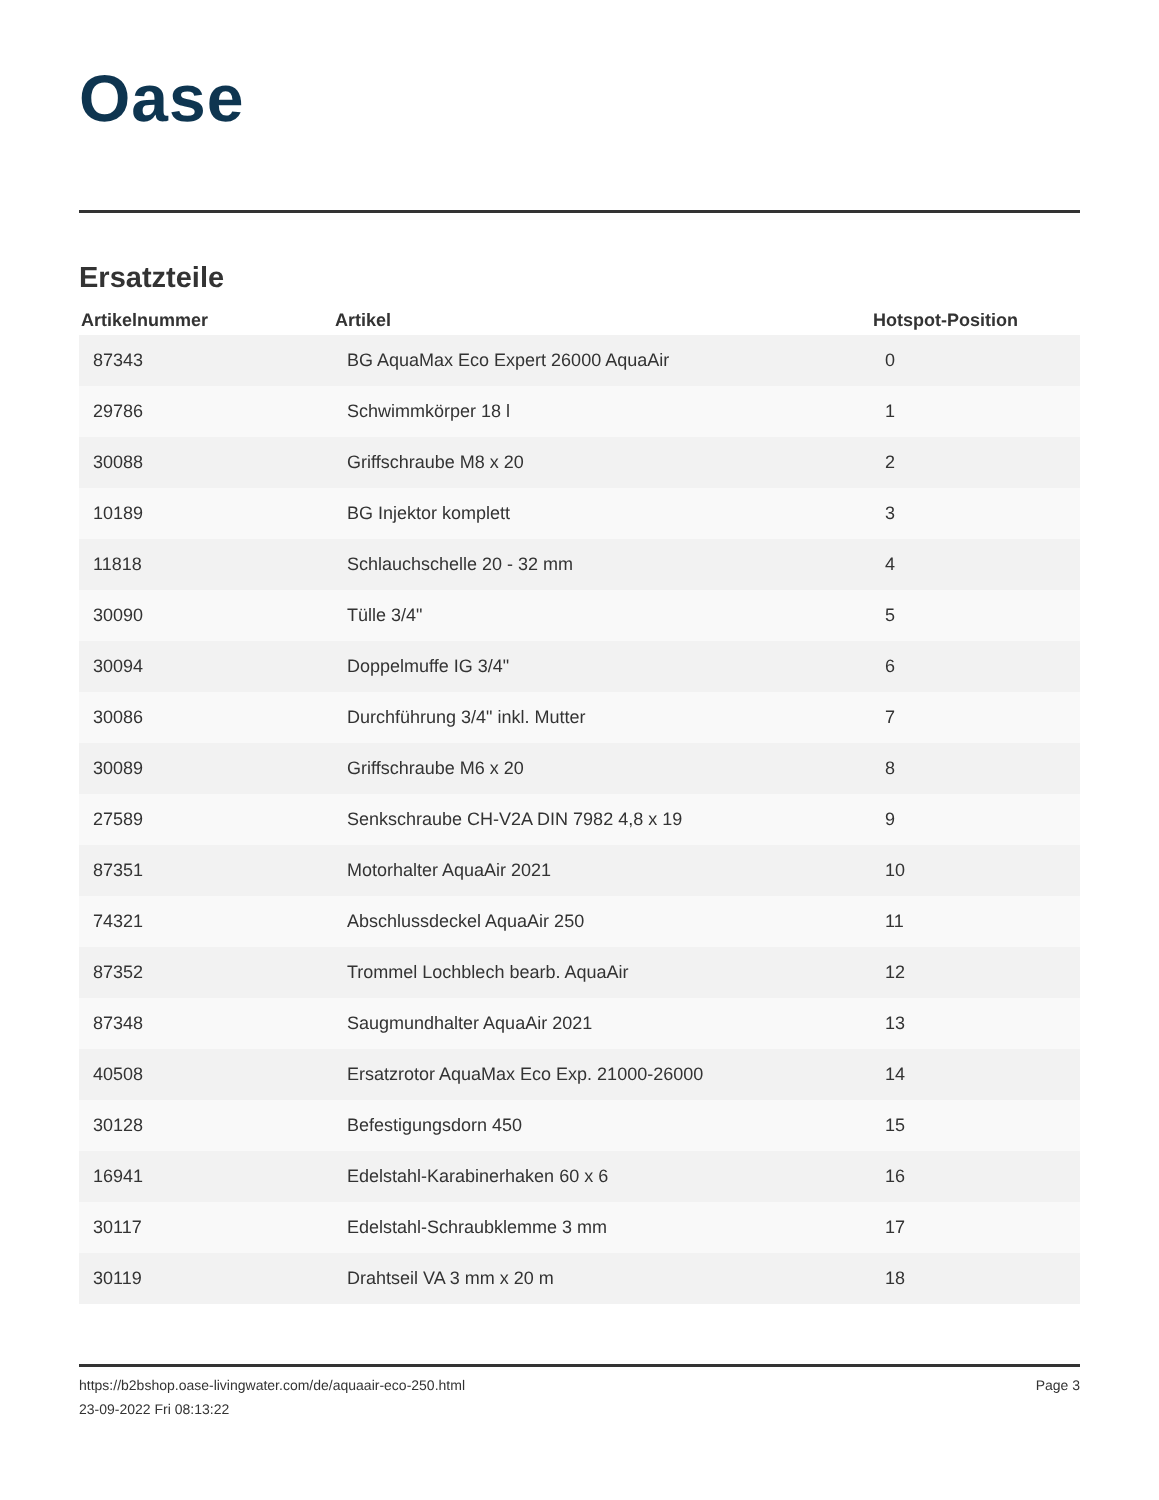Oase
Ersatzteile
| Artikelnummer | Artikel | Hotspot-Position |
| --- | --- | --- |
| 87343 | BG AquaMax Eco Expert 26000 AquaAir | 0 |
| 29786 | Schwimmkörper 18 l | 1 |
| 30088 | Griffschraube M8 x 20 | 2 |
| 10189 | BG Injektor komplett | 3 |
| 11818 | Schlauchschelle 20 - 32 mm | 4 |
| 30090 | Tülle 3/4" | 5 |
| 30094 | Doppelmuffe IG 3/4" | 6 |
| 30086 | Durchführung 3/4" inkl. Mutter | 7 |
| 30089 | Griffschraube M6 x 20 | 8 |
| 27589 | Senkschraube CH-V2A DIN 7982 4,8 x 19 | 9 |
| 87351 | Motorhalter AquaAir 2021 | 10 |
| 74321 | Abschlussdeckel AquaAir 250 | 11 |
| 87352 | Trommel Lochblech bearb. AquaAir | 12 |
| 87348 | Saugmundhalter AquaAir 2021 | 13 |
| 40508 | Ersatzrotor AquaMax Eco Exp. 21000-26000 | 14 |
| 30128 | Befestigungsdorn 450 | 15 |
| 16941 | Edelstahl-Karabinerhaken 60 x 6 | 16 |
| 30117 | Edelstahl-Schraubklemme 3 mm | 17 |
| 30119 | Drahtseil VA 3 mm x 20 m | 18 |
https://b2bshop.oase-livingwater.com/de/aquaair-eco-250.html
23-09-2022 Fri 08:13:22
Page 3